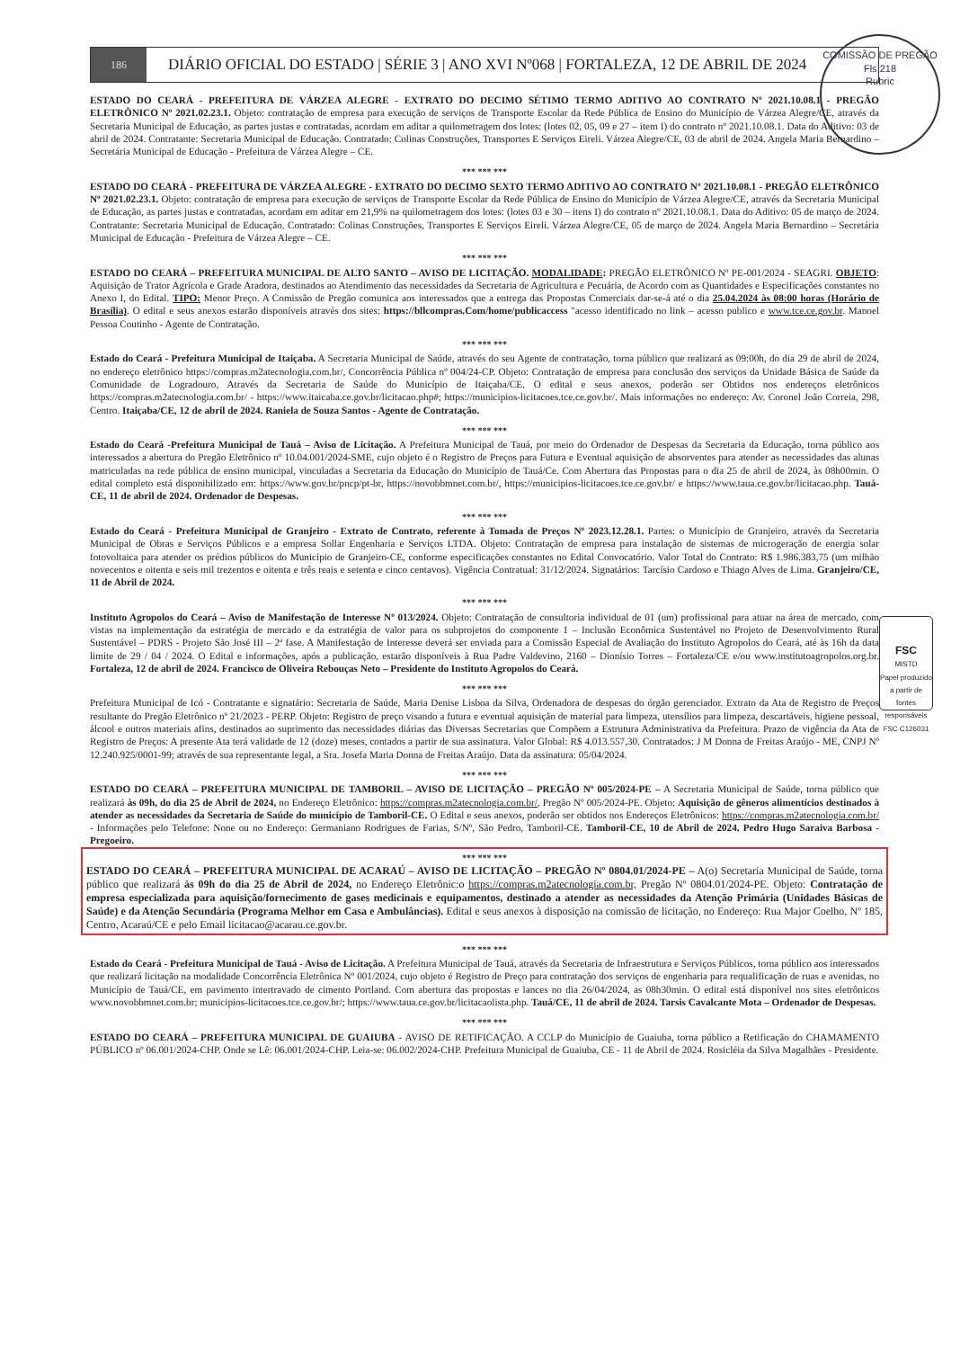COMISSÃO DE PREGÃO
Fls 218
Rubric
FSC
MISTO
Papel produzido a partir de fontes responsáveis
FSC C126031
186
DIÁRIO OFICIAL DO ESTADO | SÉRIE 3 | ANO XVI Nº068 | FORTALEZA, 12 DE ABRIL DE 2024
ESTADO DO CEARÁ - PREFEITURA DE VÁRZEA ALEGRE - EXTRATO DO DECIMO SÉTIMO TERMO ADITIVO AO CONTRATO Nº 2021.10.08.1 - PREGÃO ELETRÔNICO Nº 2021.02.23.1. Objeto: contratação de empresa para execução de serviços de Transporte Escolar da Rede Pública de Ensino do Município de Várzea Alegre/CE, através da Secretaria Municipal de Educação, as partes justas e contratadas, acordam em aditar a quilometragem dos lotes: (lotes 02, 05, 09 e 27 – item I) do contrato nº 2021.10.08.1. Data do Aditivo: 03 de abril de 2024. Contratante: Secretaria Municipal de Educação. Contratado: Colinas Construções, Transportes E Serviços Eireli. Várzea Alegre/CE, 03 de abril de 2024. Angela Maria Bernardino – Secretária Municipal de Educação - Prefeitura de Várzea Alegre – CE.
*** *** ***
ESTADO DO CEARÁ - PREFEITURA DE VÁRZEA ALEGRE - EXTRATO DO DECIMO SEXTO TERMO ADITIVO AO CONTRATO Nº 2021.10.08.1 - PREGÃO ELETRÔNICO Nº 2021.02.23.1. Objeto: contratação de empresa para execução de serviços de Transporte Escolar da Rede Pública de Ensino do Município de Várzea Alegre/CE, através da Secretaria Municipal de Educação, as partes justas e contratadas, acordam em aditar em 21,9% na quilometragem dos lotes: (lotes 03 e 30 – itens I) do contrato nº 2021.10.08.1. Data do Aditivo: 05 de março de 2024. Contratante: Secretaria Municipal de Educação. Contratado: Colinas Construções, Transportes E Serviços Eireli. Várzea Alegre/CE, 05 de março de 2024. Angela Maria Bernardino – Secretária Municipal de Educação - Prefeitura de Várzea Alegre – CE.
*** *** ***
ESTADO DO CEARÁ – PREFEITURA MUNICIPAL DE ALTO SANTO – AVISO DE LICITAÇÃO. MODALIDADE: PREGÃO ELETRÔNICO Nº PE-001/2024 - SEAGRI. OBJETO: Aquisição de Trator Agrícola e Grade Aradora, destinados ao Atendimento das necessidades da Secretaria de Agricultura e Pecuária, de Acordo com as Quantidades e Especificações constantes no Anexo I, do Edital. TIPO: Menor Preço. A Comissão de Pregão comunica aos interessados que a entrega das Propostas Comerciais dar-se-á até o dia 25.04.2024 às 08:00 horas (Horário de Brasília). O edital e seus anexos estarão disponíveis através dos sites: https://bllcompras.Com/home/publicaccess "acesso identificado no link – acesso publico e www.tce.ce.gov.br. Manoel Pessoa Coutinho - Agente de Contratação.
*** *** ***
Estado do Ceará - Prefeitura Municipal de Itaiçaba. A Secretaria Municipal de Saúde, através do seu Agente de contratação, torna público que realizará as 09:00h, do dia 29 de abril de 2024, no endereço eletrônico https://compras.m2atecnologia.com.br/, Concorrência Pública nº 004/24-CP. Objeto: Contratação de empresa para conclusão dos serviços da Unidade Básica de Saúde da Comunidade de Logradouro, Através da Secretaria de Saúde do Município de Itaiçaba/CE. O edital e seus anexos, poderão ser Obtidos nos endereços eletrônicos https://compras.m2atecnologia.com.br/ - https://www.itaicaba.ce.gov.br/licitacao.php#; https://municipios-licitacoes.tce.ce.gov.br/. Mais informações no endereço: Av. Coronel João Correia, 298, Centro. Itaiçaba/CE, 12 de abril de 2024. Raniela de Souza Santos - Agente de Contratação.
*** *** ***
Estado do Ceará -Prefeitura Municipal de Tauá – Aviso de Licitação. A Prefeitura Municipal de Tauá, por meio do Ordenador de Despesas da Secretaria da Educação, torna público aos interessados a abertura do Pregão Eletrônico nº 10.04.001/2024-SME, cujo objeto é o Registro de Preços para Futura e Eventual aquisição de absorventes para atender as necessidades das alunas matriculadas na rede pública de ensino municipal, vinculadas a Secretaria da Educação do Município de Tauá/Ce. Com Abertura das Propostas para o dia 25 de abril de 2024, às 08h00min. O edital completo está disponibilizado em: https://www.gov.br/pncp/pt-br, https://novobbmnet.com.br/, https://municipios-licitacoes.tce.ce.gov.br/ e https://www.taua.ce.gov.br/licitacao.php. Tauá-CE, 11 de abril de 2024. Ordenador de Despesas.
*** *** ***
Estado do Ceará - Prefeitura Municipal de Granjeiro - Extrato de Contrato, referente à Tomada de Preços Nº 2023.12.28.1. Partes: o Município de Granjeiro, através da Secretaria Municipal de Obras e Serviços Públicos e a empresa Sollar Engenharia e Serviços LTDA. Objeto: Contratação de empresa para instalação de sistemas de microgeração de energia solar fotovoltaica para atender os prédios públicos do Município de Granjeiro-CE, conforme especificações constantes no Edital Convocatório. Valor Total do Contrato: R$ 1.986.383,75 (um milhão novecentos e oitenta e seis mil trezentos e oitenta e três reais e setenta e cinco centavos). Vigência Contratual: 31/12/2024. Signatários: Tarcísio Cardoso e Thiago Alves de Lima. Granjeiro/CE, 11 de Abril de 2024.
*** *** ***
Instituto Agropolos do Ceará – Aviso de Manifestação de Interesse Nº 013/2024. Objeto: Contratação de consultoria individual de 01 (um) profissional para atuar na área de mercado, com vistas na implementação da estratégia de mercado e da estratégia de valor para os subprojetos do componente 1 – Inclusão Econômica Sustentável no Projeto de Desenvolvimento Rural Sustentável – PDRS - Projeto São José III – 2ª fase. A Manifestação de Interesse deverá ser enviada para a Comissão Especial de Avaliação do Instituto Agropolos do Ceará, até às 16h da data limite de 29 / 04 / 2024. O Edital e informações, após a publicação, estarão disponíveis à Rua Padre Valdevino, 2160 – Dionísio Torres – Fortaleza/CE e/ou www.institutoagropolos.org.br. Fortaleza, 12 de abril de 2024. Francisco de Oliveira Rebouças Neto – Presidente do Instituto Agropolos do Ceará.
*** *** ***
Prefeitura Municipal de Icó - Contratante e signatário: Secretaria de Saúde, Maria Denise Lisboa da Silva, Ordenadora de despesas do órgão gerenciador. Extrato da Ata de Registro de Preços resultante do Pregão Eletrônico nº 21/2023 - PERP. Objeto: Registro de preço visando a futura e eventual aquisição de material para limpeza, utensílios para limpeza, descartáveis, higiene pessoal, álcool e outros materiais afins, destinados ao suprimento das necessidades diárias das Diversas Secretarias que Compõem a Estrutura Administrativa da Prefeitura. Prazo de vigência da Ata de Registro de Preços: A presente Ata terá validade de 12 (doze) meses, contados a partir de sua assinatura. Valor Global: R$ 4.013.557,30. Contratados: J M Donna de Freitas Araújo - ME, CNPJ Nº 12.240.925/0001-99; através de sua representante legal, a Sra. Josefa Maria Donna de Freitas Araújo. Data da assinatura: 05/04/2024.
*** *** ***
ESTADO DO CEARÁ – PREFEITURA MUNICIPAL DE TAMBORIL – AVISO DE LICITAÇÃO – PREGÃO Nº 005/2024-PE – A Secretaria Municipal de Saúde, torna público que realizará às 09h, do dia 25 de Abril de 2024, no Endereço Eletrônico: https://compras.m2atecnologia.com.br/, Pregão Nº 005/2024-PE. Objeto: Aquisição de gêneros alimentícios destinados à atender as necessidades da Secretaria de Saúde do município de Tamboril-CE. O Edital e seus anexos, poderão ser obtidos nos Endereços Eletrônicos: https://compras.m2atecnologia.com.br/ - Informações pelo Telefone: None ou no Endereço: Germaniano Rodrigues de Farias, S/Nº, São Pedro, Tamboril-CE. Tamboril-CE, 10 de Abril de 2024. Pedro Hugo Saraiva Barbosa - Pregoeiro.
*** *** ***
ESTADO DO CEARÁ – PREFEITURA MUNICIPAL DE ACARAÚ – AVISO DE LICITAÇÃO – PREGÃO Nº 0804.01/2024-PE – A(o) Secretaria Municipal de Saúde, torna público que realizará às 09h do dia 25 de Abril de 2024, no Endereço Eletrônic:o https://compras.m2atecnologia.com.br, Pregão Nº 0804.01/2024-PE. Objeto: Contratação de empresa especializada para aquisição/fornecimento de gases medicinais e equipamentos, destinado a atender as necessidades da Atenção Primária (Unidades Básicas de Saúde) e da Atenção Secundária (Programa Melhor em Casa e Ambulâncias). Edital e seus anexos à disposição na comissão de licitação, no Endereço: Rua Major Coelho, Nº 185, Centro, Acaraú/CE e pelo Email licitacao@acarau.ce.gov.br.
*** *** ***
Estado do Ceará - Prefeitura Municipal de Tauá - Aviso de Licitação. A Prefeitura Municipal de Tauá, através da Secretaria de Infraestrutura e Serviços Públicos, torna público aos interessados que realizará licitação na modalidade Concorrência Eletrônica Nº 001/2024, cujo objeto é Registro de Preço para contratação dos serviços de engenharia para requalificação de ruas e avenidas, no Município de Tauá/CE, em pavimento intertravado de cimento Portland. Com abertura das propostas e lances no dia 26/04/2024, as 08h30min. O edital está disponível nos sites eletrônicos www.novobbmnet.com.br; municipios-licitacoes.tce.ce.gov.br/; https://www.taua.ce.gov.br/licitacaolista.php. Tauá/CE, 11 de abril de 2024. Tarsis Cavalcante Mota – Ordenador de Despesas.
*** *** ***
ESTADO DO CEARÁ – PREFEITURA MUNICIPAL DE GUAIUBA - AVISO DE RETIFICAÇÃO. A CCLP do Município de Guaiuba, torna público a Retificação do CHAMAMENTO PÚBLICO nº 06.001/2024-CHP. Onde se Lê: 06.001/2024-CHP. Leia-se: 06.002/2024-CHP. Prefeitura Municipal de Guaiuba, CE - 11 de Abril de 2024. Rosicléia da Silva Magalhães - Presidente.